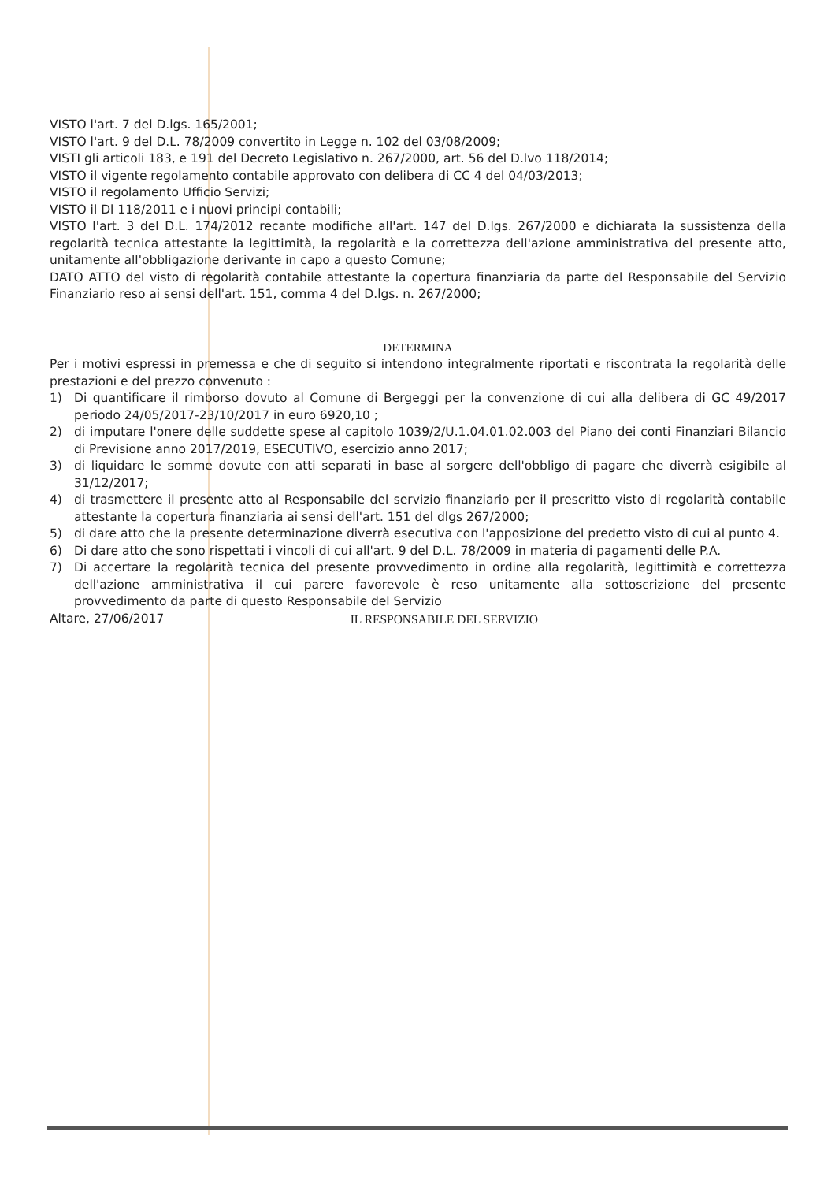VISTO l'art. 7 del D.lgs. 165/2001;
VISTO l'art. 9 del D.L. 78/2009 convertito in Legge n. 102 del 03/08/2009;
VISTI gli articoli 183, e 191 del Decreto Legislativo n. 267/2000, art. 56 del D.lvo 118/2014;
VISTO il vigente regolamento contabile approvato con delibera di CC 4 del 04/03/2013;
VISTO il regolamento Ufficio Servizi;
VISTO il Dl 118/2011 e i nuovi principi contabili;
VISTO l'art. 3 del D.L. 174/2012 recante modifiche all'art. 147 del D.lgs. 267/2000 e dichiarata la sussistenza della regolarità tecnica attestante la legittimità, la regolarità e la correttezza dell'azione amministrativa del presente atto, unitamente all'obbligazione derivante in capo a questo Comune;
DATO ATTO del visto di regolarità contabile attestante la copertura finanziaria da parte del Responsabile del Servizio Finanziario reso ai sensi dell'art. 151, comma 4 del D.lgs. n. 267/2000;
DETERMINA
Per i motivi espressi in premessa e che di seguito si intendono integralmente riportati e riscontrata la regolarità delle prestazioni e del prezzo convenuto :
1) Di quantificare il rimborso dovuto al Comune di Bergeggi per la convenzione di cui alla delibera di GC 49/2017 periodo 24/05/2017-23/10/2017 in euro 6920,10 ;
2) di imputare l'onere delle suddette spese al capitolo 1039/2/U.1.04.01.02.003 del Piano dei conti Finanziari Bilancio di Previsione anno 2017/2019, ESECUTIVO, esercizio anno 2017;
3) di liquidare le somme dovute con atti separati in base al sorgere dell'obbligo di pagare che diverrà esigibile al 31/12/2017;
4) di trasmettere il presente atto al Responsabile del servizio finanziario per il prescritto visto di regolarità contabile attestante la copertura finanziaria ai sensi dell'art. 151 del dlgs 267/2000;
5) di dare atto che la presente determinazione diverrà esecutiva con l'apposizione del predetto visto di cui al punto 4.
6) Di dare atto che sono rispettati i vincoli di cui all'art. 9 del D.L. 78/2009 in materia di pagamenti delle P.A.
7) Di accertare la regolarità tecnica del presente provvedimento in ordine alla regolarità, legittimità e correttezza dell'azione amministrativa il cui parere favorevole è reso unitamente alla sottoscrizione del presente provvedimento da parte di questo Responsabile del Servizio
Altare, 27/06/2017 IL RESPONSABILE DEL SERVIZIO